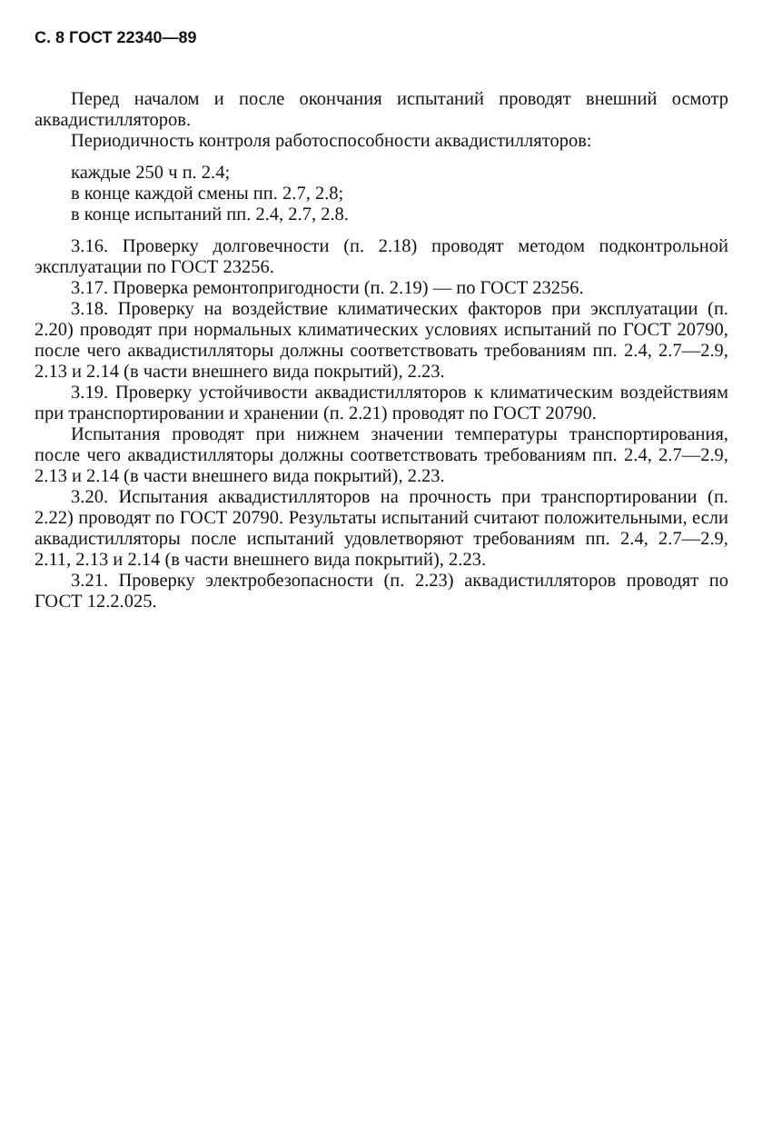С. 8 ГОСТ 22340—89
Перед началом и после окончания испытаний проводят внешний осмотр аквадистилляторов.
Периодичность контроля работоспособности аквадистилляторов:
каждые 250 ч п. 2.4;
в конце каждой смены пп. 2.7, 2.8;
в конце испытаний пп. 2.4, 2.7, 2.8.
3.16. Проверку долговечности (п. 2.18) проводят методом подконтрольной эксплуатации по ГОСТ 23256.
3.17. Проверка ремонтопригодности (п. 2.19) — по ГОСТ 23256.
3.18. Проверку на воздействие климатических факторов при эксплуатации (п. 2.20) проводят при нормальных климатических условиях испытаний по ГОСТ 20790, после чего аквадистилляторы должны соответствовать требованиям пп. 2.4, 2.7—2.9, 2.13 и 2.14 (в части внешнего вида покрытий), 2.23.
3.19. Проверку устойчивости аквадистилляторов к климатическим воздействиям при транспортировании и хранении (п. 2.21) проводят по ГОСТ 20790.
Испытания проводят при нижнем значении температуры транспортирования, после чего аквадистилляторы должны соответствовать требованиям пп. 2.4, 2.7—2.9, 2.13 и 2.14 (в части внешнего вида покрытий), 2.23.
3.20. Испытания аквадистилляторов на прочность при транспортировании (п. 2.22) проводят по ГОСТ 20790. Результаты испытаний считают положительными, если аквадистилляторы после испытаний удовлетворяют требованиям пп. 2.4, 2.7—2.9, 2.11, 2.13 и 2.14 (в части внешнего вида покрытий), 2.23.
3.21. Проверку электробезопасности (п. 2.23) аквадистилляторов проводят по ГОСТ 12.2.025.